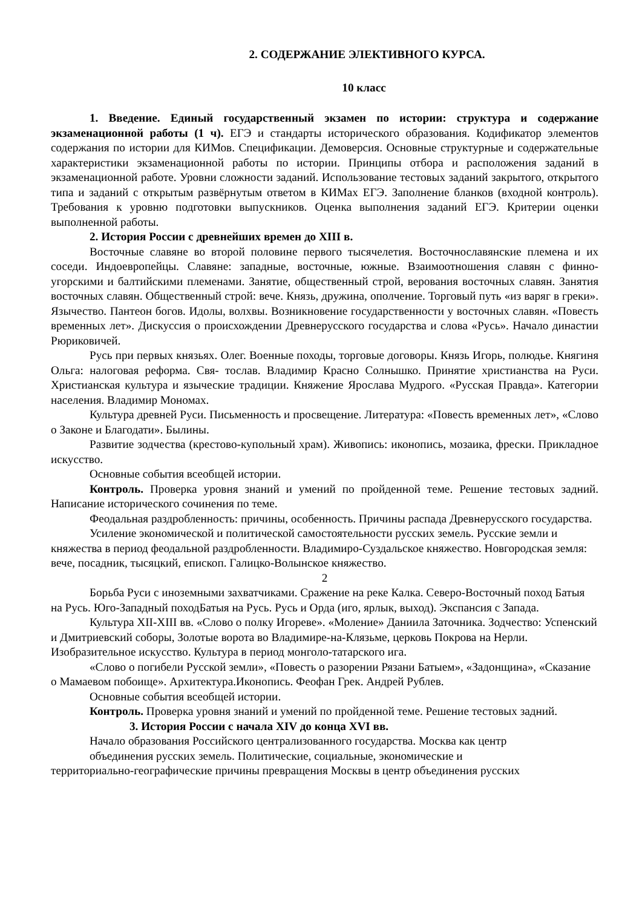2. СОДЕРЖАНИЕ ЭЛЕКТИВНОГО КУРСА.
10 класс
1. Введение. Единый государственный экзамен по истории: структура и содержание экзаменационной работы (1 ч). ЕГЭ и стандарты исторического образования. Кодификатор элементов содержания по истории для КИМов. Спецификации. Демоверсия. Основные структурные и содержательные характеристики экзаменационной работы по истории. Принципы отбора и расположения заданий в экзаменационной работе. Уровни сложности заданий. Использование тестовых заданий закрытого, открытого типа и заданий с открытым развёрнутым ответом в КИМах ЕГЭ. Заполнение бланков (входной контроль). Требования к уровню подготовки выпускников. Оценка выполнения заданий ЕГЭ. Критерии оценки выполненной работы.
2. История России с древнейших времен до XIII в.
Восточные славяне во второй половине первого тысячелетия. Восточнославянские племена и их соседи. Индоевропейцы. Славяне: западные, восточные, южные. Взаимоотношения славян с финно-угорскими и балтийскими племенами. Занятие, общественный строй, верования восточных славян. Занятия восточных славян. Общественный строй: вече. Князь, дружина, ополчение. Торговый путь «из варяг в греки». Язычество. Пантеон богов. Идолы, волхвы. Возникновение государственности у восточных славян. «Повесть временных лет». Дискуссия о происхождении Древнерусского государства и слова «Русь». Начало династии Рюриковичей.
Русь при первых князьях. Олег. Военные походы, торговые договоры. Князь Игорь, полюдье. Княгиня Ольга: налоговая реформа. Свя- тослав. Владимир Красно Солнышко. Принятие христианства на Руси. Христианская культура и языческие традиции. Княжение Ярослава Мудрого. «Русская Правда». Категории населения. Владимир Мономах.
Культура древней Руси. Письменность и просвещение. Литература: «Повесть временных лет», «Слово о Законе и Благодати». Былины.
Развитие зодчества (крестово-купольный храм). Живопись: иконопись, мозаика, фрески. Прикладное искусство.
Основные события всеобщей истории.
Контроль. Проверка уровня знаний и умений по пройденной теме. Решение тестовых задний. Написание исторического сочинения по теме.
Феодальная раздробленность: причины, особенность. Причины распада Древнерусского государства.
Усиление экономической и политической самостоятельности русских земель. Русские земли и княжества в период феодальной раздробленности. Владимиро-Суздальское княжество. Новгородская земля: вече, посадник, тысяцкий, епископ. Галицко-Волынское княжество.
2
Борьба Руси с иноземными захватчиками. Сражение на реке Калка. Северо-Восточный поход Батыя на Русь. Юго-Западный походБатыя на Русь. Русь и Орда (иго, ярлык, выход). Экспансия с Запада.
Культура XII-XIII вв. «Слово о полку Игореве». «Моление» Даниила Заточника. Зодчество: Успенский и Дмитриевский соборы, Золотые ворота во Владимире-на-Клязьме, церковь Покрова на Нерли. Изобразительное искусство. Культура в период монголо-татарского ига.
«Слово о погибели Русской земли», «Повесть о разорении Рязани Батыем», «Задонщина», «Сказание о Мамаевом побоище». Архитектура.Иконопись. Феофан Грек. Андрей Рублев.
Основные события всеобщей истории.
Контроль. Проверка уровня знаний и умений по пройденной теме. Решение тестовых задний.
3. История России с начала XIV до конца XVI вв.
Начало образования Российского централизованного государства. Москва как центр
объединения русских земель. Политические, социальные, экономические и
территориально-географические причины превращения Москвы в центр объединения русских